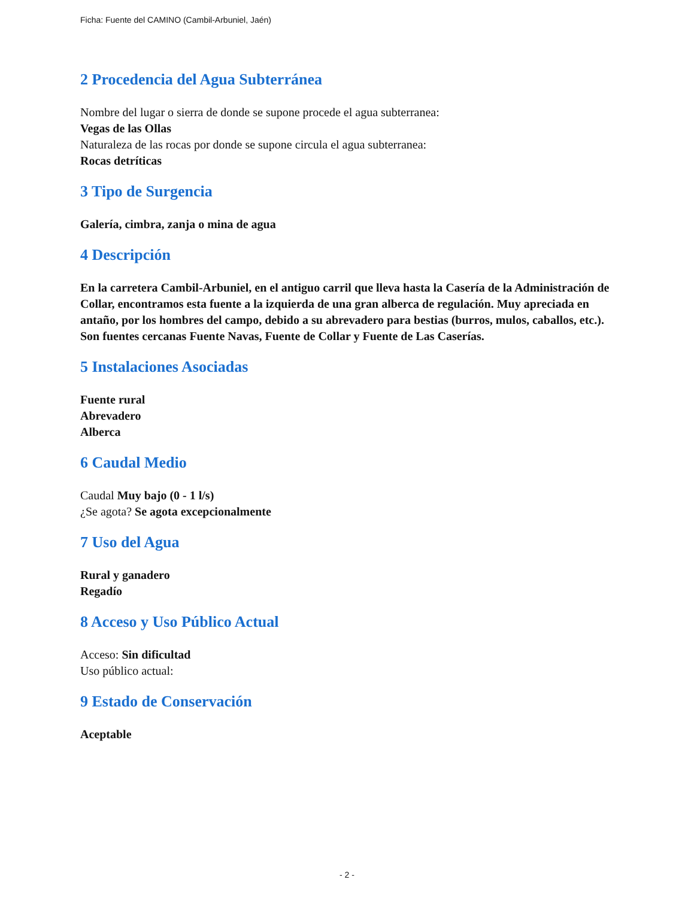Ficha: Fuente del CAMINO (Cambil-Arbuniel, Jaén)
2 Procedencia del Agua Subterránea
Nombre del lugar o sierra de donde se supone procede el agua subterranea:
Vegas de las Ollas
Naturaleza de las rocas por donde se supone circula el agua subterranea:
Rocas detríticas
3 Tipo de Surgencia
Galería, cimbra, zanja o mina de agua
4 Descripción
En la carretera Cambil-Arbuniel, en el antiguo carril que lleva hasta la Casería de la Administración de Collar, encontramos esta fuente a la izquierda de una gran alberca de regulación. Muy apreciada en antaño, por los hombres del campo, debido a su abrevadero para bestias (burros, mulos, caballos, etc.). Son fuentes cercanas Fuente Navas, Fuente de Collar y Fuente de Las Caserías.
5 Instalaciones Asociadas
Fuente rural
Abrevadero
Alberca
6 Caudal Medio
Caudal Muy bajo (0 - 1 l/s)
¿Se agota? Se agota excepcionalmente
7 Uso del Agua
Rural y ganadero
Regadío
8 Acceso y Uso Público Actual
Acceso: Sin dificultad
Uso público actual:
9 Estado de Conservación
Aceptable
- 2 -